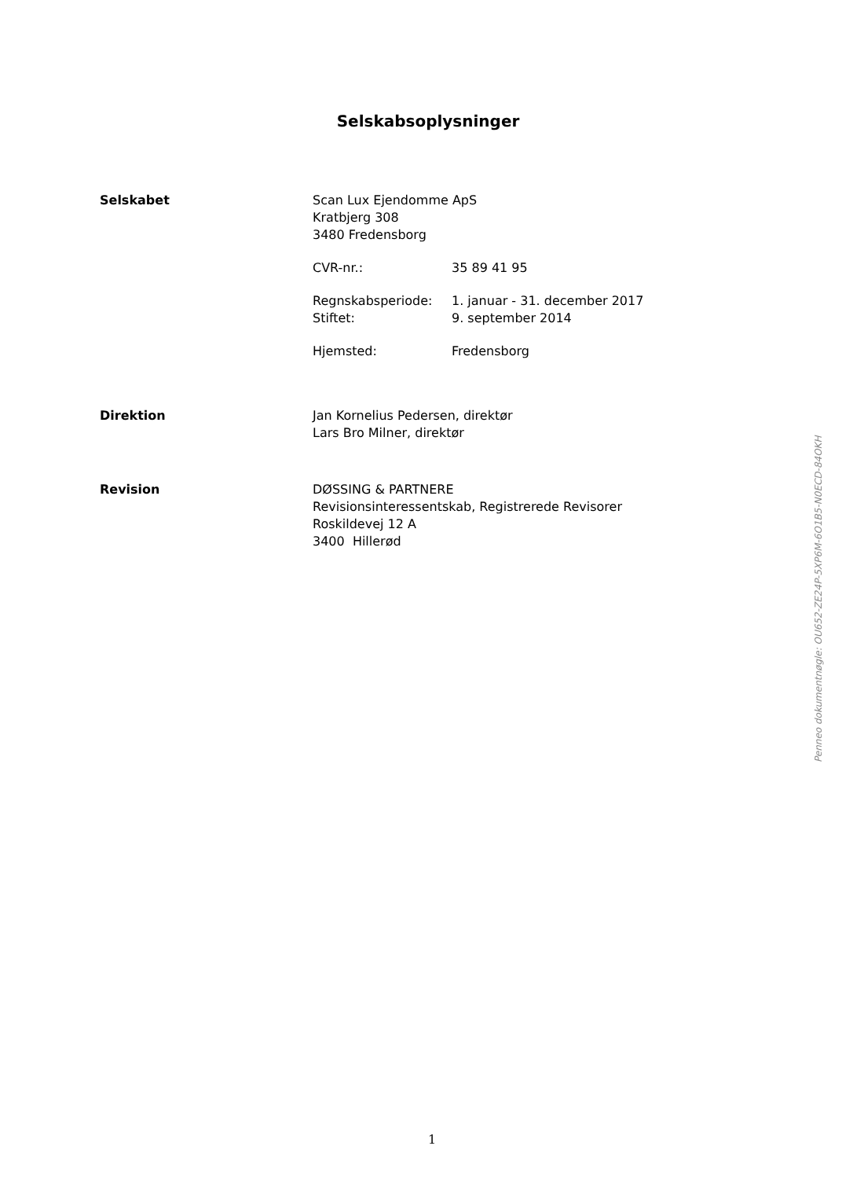Selskabsoplysninger
Selskabet Scan Lux Ejendomme ApS
Kratbjerg 308
3480 Fredensborg
CVR-nr.: 35 89 41 95
Regnskabsperiode: 1. januar - 31. december 2017
Stiftet: 9. september 2014
Hjemsted: Fredensborg
Direktion Jan Kornelius Pedersen, direktør
Lars Bro Milner, direktør
Revision DØSSING & PARTNERE
Revisionsinteressentskab, Registrerede Revisorer
Roskildevej 12 A
3400 Hillerød
Penneo dokumentnøgle: OU652-ZE24P-5XP6M-6O1B5-N0ECD-84OKH
1